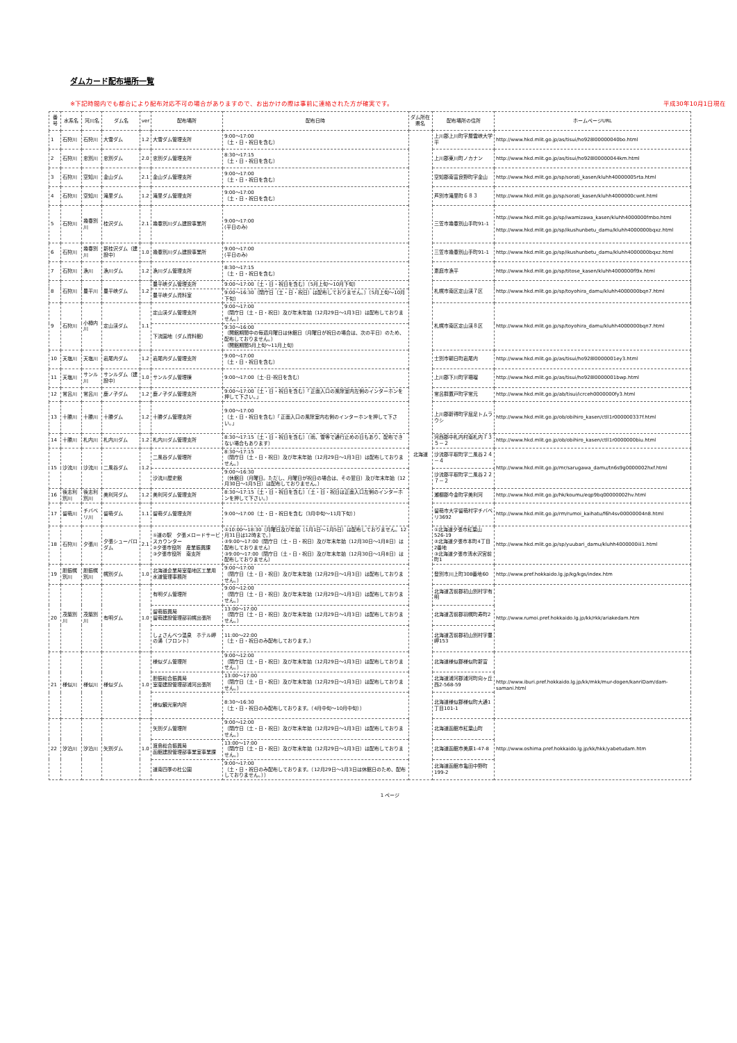ダムカード配布場所一覧
※下記時間内でも都合により配布対応不可の場合がありますので、お出かけの際は事前に連絡された方が確実です。 平成30年10月1日現在
| 番号 | 水系名 | 河川名 | ダム名 | ver | 配布場所 | 配布日時 | ダム所在県名 | 配布場所の住所 | ホームページURL |
| --- | --- | --- | --- | --- | --- | --- | --- | --- | --- |
| 1 | 石狩川 | 石狩川 | 大雪ダム | 1.2 | 大雪ダム管理支所 | 9:00～17:00 （土・日・祝日を含む） | 北海道 | 上川郡上川町字層雲峡大学平 | http://www.hkd.mlit.go.jp/as/tisui/ho928l00000040bo.html |
| 2 | 石狩川 | 忠別川 | 忠別ダム | 2.0 | 忠別ダム管理支所 | 8:30～17:15 （土・日・祝日を含む） | | 上川郡東川町ノカナン | http://www.hkd.mlit.go.jp/as/tisui/ho928l00000044km.html |
| 3 | 石狩川 | 空知川 | 金山ダム | 2.1 | 金山ダム管理支所 | 9:00～17:00 （土・日・祝日を含む） | | 空知郡南富良野町字金山 | http://www.hkd.mlit.go.jp/sp/sorati_kasen/kluhh40000005rta.html |
| 4 | 石狩川 | 空知川 | 滝里ダム | 1.2 | 滝里ダム管理支所 | 9:00～17:00 （土・日・祝日を含む） | | 芦別市滝里町６８３ | http://www.hkd.mlit.go.jp/sp/sorati_kasen/kluhh4000000cwnt.html |
| 5 | 石狩川 | 幾春別川 | 桂沢ダム | 2.1 | 幾春別川ダム建設事業所 | 9:00～17:00 (平日のみ) | | 三笠市幾春別山手町91-1 | http://www.hkd.mlit.go.jp/sp/iwamizawa_kasen/kluhh4000000fmbo.html http://www.hkd.mlit.go.jp/sp/ikushunbetu_damu/kluhh4000000bqxz.html |
| 6 | 石狩川 | 幾春別川 | 新桂沢ダム（建設中） | 1.0 | 幾春別川ダム建設事業所 | 9:00～17:00 (平日のみ) | | 三笠市幾春別山手町91-1 | http://www.hkd.mlit.go.jp/sp/ikushunbetu_damu/kluhh4000000bqxz.html |
| 7 | 石狩川 | 漁川 | 漁川ダム | 1.2 | 漁川ダム管理支所 | 8:30～17:15 （土・日・祝日を含む） | | 恵庭市漁平 | http://www.hkd.mlit.go.jp/sp/titose_kasen/kluhh4000000fl9x.html |
| 8 | 石狩川 | 豊平川 | 豊平峡ダム | 1.2 | 豊平峡ダム管理支所 | 9:00～17:00（土・日・祝日を含む）（5月上旬～10月下旬） | | 札幌市南区定山渓７区 | http://www.hkd.mlit.go.jp/sp/toyohira_damu/kluhh4000000bqn7.html |
| | | | | | 豊平峡ダム資料室 | 9:00～16:30（閉庁日（土・日・祝日）は配布しておりません。）（5月上旬～10月下旬） | | | |
| 9 | 石狩川 | 小樽内川 | 定山渓ダム | 1.1 | 定山渓ダム管理支所 | 9:00～17:00 （閉庁日（土・日・祝日）及び年末年始（12月29日～1月3日）は配布しておりません。） | | 札幌市南区定山渓８区 | http://www.hkd.mlit.go.jp/sp/toyohira_damu/kluhh4000000bqn7.html |
| | | | | | 下流園地（ダム資料館） | 9:30～16:00 （開館期間中の毎週月曜日は休館日（月曜日が祝日の場合は、次の平日）のため、配布しておりません。） （開館期間5月上旬～11月上旬） | | | |
| 10 | 天塩川 | 天塩川 | 岩尾内ダム | 1.2 | 岩尾内ダム管理支所 | 9:00～17:00 （土・日・祝日を含む） | | 士別市朝日町岩尾内 | http://www.hkd.mlit.go.jp/as/tisui/ho928l0000001ey3.html |
| 11 | 天塩川 | サンル川 | サンルダム（建設中） | 1.0 | サンルダム管理棟 | 9:00～17:00（土･日･祝日を含む） | | 上川郡下川町字珊瑠 | http://www.hkd.mlit.go.jp/as/tisui/ho928l0000001bwp.html |
| 12 | 常呂川 | 常呂川 | 鹿ノ子ダム | 1.2 | 鹿ノ子ダム管理支所 | 9:00～17:00（土・日・祝日を含む）「正面入口の風除室内左側のインターホンを押して下さい。」 | | 常呂群置戸町字常元 | http://www.hkd.mlit.go.jp/ab/tisui/icrceh0000000fy3.html |
| 13 | 十勝川 | 十勝川 | 十勝ダム | 1.2 | 十勝ダム管理支所 | 9:00～17:00 （土・日・祝日を含む）「正面入口の風除室内右側のインターホンを押して下さい。」 | | 上川郡新得町字屈足トムラウシ | http://www.hkd.mlit.go.jp/ob/obihiro_kasen/ctll1r000000337f.html |
| 14 | 十勝川 | 札内川 | 札内川ダム | 1.2 | 札内川ダム管理支所 | 8:30～17:15（土・日・祝日を含む）（雨、雪等で通行止めの日もあり、配布できない場合もあります） | | 河西郡中札内村南札内７３５－２ | http://www.hkd.mlit.go.jp/ob/obihiro_kasen/ctll1r0000000biu.html |
| 15 | 沙流川 | 沙流川 | 二風谷ダム | 1.2 | 二風谷ダム管理所 | 8:30～17:15 （閉庁日（土・日・祝日）及び年末年始（12月29日～1月3日）は配布しておりません。） | | 沙流郡平取町字二風谷２４－４ | http://www.hkd.mlit.go.jp/mr/sarugawa_damu/tn6s9g0000002hxf.html |
| | | | | | 沙流川歴史館 | 9:00～16:30 （休館日（月曜日。ただし、月曜日が祝日の場合は、その翌日）及び年末年始（12月30日～1月5日）は配布しておりません。） | | 沙流郡平取町字二風谷２２７－２ | |
| 16 | 後志利別川 | 後志利別川 | 美利河ダム | 1.2 | 美利河ダム管理支所 | 8:30～17:15（土・日・祝日を含む）（土・日・祝日は正面入口左側のインターホンを押して下さい。） | | 瀬棚郡今金町字美利河 | http://www.hkd.mlit.go.jp/hk/koumu/eqp9bq00000002hv.html |
| 17 | 留萌川 | チバベリ川 | 留萌ダム | 1.1 | 留萌ダム管理支所 | 9:00～17:00（土・日・祝日を含む（3月中旬～11月下旬）） | | 留萌市大字留萌村字チバベリ3692 | http://www.hkd.mlit.go.jp/rm/rumoi_kaihatu/f6h4sv00000004n8.html |
| 18 | 石狩川 | 夕張川 | 夕張シューパロダム | 2.1 | ①道の駅 夕張メロードサービスカウンター ②夕張市役所 産業振興課 ③夕張市役所 南支所 | ①10:00～18:30（月曜日及び年始（1月1日～1月5日）は配布しておりません。12月31日は12時まで。） ②9:00～17:00（閉庁日（土・日・祝日）及び年末年始（12月30日～1月8日）は配布しておりません） ③9:00～17:00（閉庁日（土・日・祝日）及び年末年始（12月30日～1月8日）は配布しておりません） | | ①北海道夕張市紅葉山526-19 ②北海道夕張市本町4丁目2番地 ③北海道夕張市清水沢宮前町1 | http://www.hkd.mlit.go.jp/sp/yuubari_damu/kluhh4000000iii1.html |
| 19 | 胆振幌別川 | 胆振幌別川 | 幌別ダム | 1.0 | 北海道企業局室蘭地区工業用水道管理事務所 | 9:00～17:00 （閉庁日（土・日・祝日）及び年末年始（12月29日～1月3日）は配布しておりません。） | | 登別市川上町308番地60 | http://www.pref.hokkaido.lg.jp/kg/kgs/index.htm |
| 20 | 茂築別川 | 茂築別川 | 有明ダム | 1.0 | 有明ダム管理所 | 9:00～12:00 （閉庁日（土・日・祝日）及び年末年始（12月29日～1月3日）は配布しておりません。） | | 北海道苫前郡初山別村字有明 | http://www.rumoi.pref.hokkaido.lg.jp/kk/rkk/ariakedam.htm |
| | | | | | 留萌振興局 留萌建設管理部羽幌出張所 | 13:00～17:00 （閉庁日（土・日・祝日）及び年末年始（12月29日～1月3日）は配布しておりません。） | | 北海道苫前郡羽幌町寿町2 | |
| | | | | | しょさんべつ温泉 ホテル岬の湯（フロント） | 11:00～22:00 （土・日・祝日のみ配布しております。） | | 北海道苫前郡初山別村字豊岬153 | |
| 21 | 様似川 | 様似川 | 様似ダム | 1.0 | 様似ダム管理所 | 9:00～12:00 （閉庁日（土・日・祝日）及び年末年始（12月29日～1月3日）は配布しておりません。） | | 北海道様似郡様似町新富 | http://www.iburi.pref.hokkaido.lg.jp/kk/mkk/mur-dogen/kanriDam/dam-samani.html |
| | | | | | 胆振総合振興局 室蘭建設管理部浦河出張所 | 13:00～17:00 （閉庁日（土・日・祝日）及び年末年始（12月29日～1月3日）は配布しておりません。） | | 北海道浦河郡浦河町向ヶ丘西2-568-59 | |
| | | | | | 様似観光案内所 | 8:30～16:30 （土・日・祝日のみ配布しております。（4月中旬～10月中旬）） | | 北海道様似郡様似町大通1丁目101-1 | |
| 22 | 汐泊川 | 汐泊川 | 矢別ダム | 1.0 | 矢別ダム管理所 | 9:00～12:00 （閉庁日（土・日・祝日）及び年末年始（12月29日～1月3日）は配布しておりません。） | | 北海道函館市紅葉山町 | http://www.oshima.pref.hokkaido.lg.jp/kk/hkk/yabetudam.htm |
| | | | | | 渡島総合振興局 函館建設管理部事業室事業課 | 13:00～17:00 （閉庁日（土・日・祝日）及び年末年始（12月29日～1月3日）は配布しておりません。） | | 北海道函館市美原1-47-8 | |
| | | | | | 道南四季の杜公園 | 9:00～17:00 （土・日・祝日のみ配布しております。（12月29日～1月3日は休館日のため、配布しておりません。）） | | 北海道函館市亀田中野町199-2 | |
1 ページ